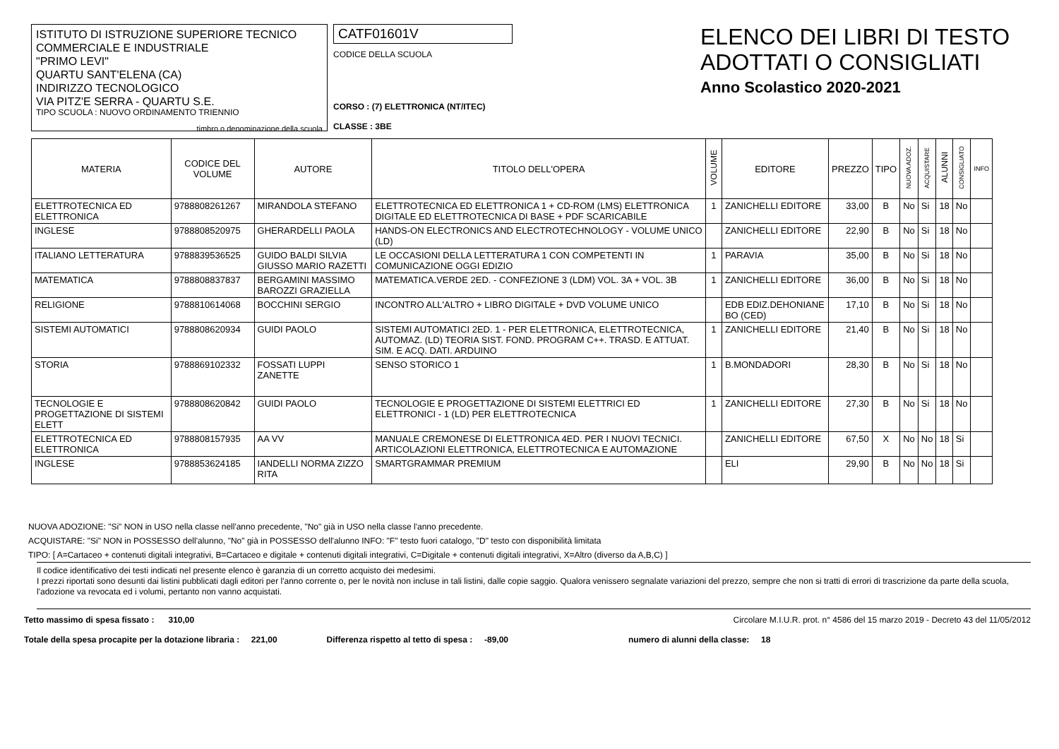ISTITUTO DI ISTRUZIONE SUPERIORE TECNICO
COMMERCIALE E INDUSTRIALE
"PRIMO LEVI"
QUARTU SANT'ELENA (CA)
INDIRIZZO TECNOLOGICO
VIA PITZ'E SERRA - QUARTU S.E.
TIPO SCUOLA : NUOVO ORDINAMENTO TRIENNIO
timbro o denominazione della scuola
CATF01601V
CODICE DELLA SCUOLA
CORSO : (7) ELETTRONICA (NT/ITEC)
CLASSE : 3BE
ELENCO DEI LIBRI DI TESTO
ADOTTATI O CONSIGLIATI
Anno Scolastico 2020-2021
| MATERIA | CODICE DEL VOLUME | AUTORE | TITOLO DELL'OPERA | VOLUME | EDITORE | PREZZO | TIPO | NUOVA ADOZ. | ACQUISTARE | ALUNNI | CONSIGLIATO | INFO |
| --- | --- | --- | --- | --- | --- | --- | --- | --- | --- | --- | --- | --- |
| ELETTROTECNICA ED ELETTRONICA | 9788808261267 | MIRANDOLA STEFANO | ELETTROTECNICA ED ELETTRONICA 1 + CD-ROM (LMS) ELETTRONICA DIGITALE ED ELETTROTECNICA DI BASE + PDF SCARICABILE | 1 | ZANICHELLI EDITORE | 33,00 | B | No | Si | 18 | No | |
| INGLESE | 9788808520975 | GHERARDELLI PAOLA | HANDS-ON ELECTRONICS AND ELECTROTECHNOLOGY - VOLUME UNICO (LD) | | ZANICHELLI EDITORE | 22,90 | B | No | Si | 18 | No | |
| ITALIANO LETTERATURA | 9788839536525 | GUIDO BALDI SILVIA GIUSSO MARIO RAZETTI | LE OCCASIONI DELLA LETTERATURA 1 CON COMPETENTI IN COMUNICAZIONE OGGI EDIZIO | 1 | PARAVIA | 35,00 | B | No | Si | 18 | No | |
| MATEMATICA | 9788808837837 | BERGAMINI MASSIMO BAROZZI GRAZIELLA | MATEMATICA.VERDE 2ED. - CONFEZIONE 3 (LDM) VOL. 3A + VOL. 3B | 1 | ZANICHELLI EDITORE | 36,00 | B | No | Si | 18 | No | |
| RELIGIONE | 9788810614068 | BOCCHINI SERGIO | INCONTRO ALL'ALTRO + LIBRO DIGITALE + DVD VOLUME UNICO | | EDB EDIZ.DEHONIANE BO (CED) | 17,10 | B | No | Si | 18 | No | |
| SISTEMI AUTOMATICI | 9788808620934 | GUIDI PAOLO | SISTEMI AUTOMATICI 2ED. 1 - PER ELETTRONICA, ELETTROTECNICA, AUTOMAZ. (LD) TEORIA SIST. FOND. PROGRAM C++. TRASD. E ATTUAT. SIM. E ACQ. DATI. ARDUINO | 1 | ZANICHELLI EDITORE | 21,40 | B | No | Si | 18 | No | |
| STORIA | 9788869102332 | FOSSATI LUPPI ZANETTE | SENSO STORICO 1 | 1 | B.MONDADORI | 28,30 | B | No | Si | 18 | No | |
| TECNOLOGIE E PROGETTAZIONE DI SISTEMI ELETT | 9788808620842 | GUIDI PAOLO | TECNOLOGIE E PROGETTAZIONE DI SISTEMI ELETTRICI ED ELETTRONICI - 1 (LD) PER ELETTROTECNICA | 1 | ZANICHELLI EDITORE | 27,30 | B | No | Si | 18 | No | |
| ELETTROTECNICA ED ELETTRONICA | 9788808157935 | AA VV | MANUALE CREMONESE DI ELETTRONICA 4ED. PER I NUOVI TECNICI. ARTICOLAZIONI ELETTRONICA, ELETTROTECNICA E AUTOMAZIONE | | ZANICHELLI EDITORE | 67,50 | X | No | No | 18 | Si | |
| INGLESE | 9788853624185 | IANDELLI NORMA ZIZZO RITA | SMARTGRAMMAR PREMIUM | | ELI | 29,90 | B | No | No | 18 | Si | |
NUOVA ADOZIONE: "Si" NON in USO nella classe nell'anno precedente, "No" già in USO nella classe l'anno precedente.
ACQUISTARE: "Si" NON in POSSESSO dell'alunno, "No" già in POSSESSO dell'alunno INFO: "F" testo fuori catalogo, "D" testo con disponibilità limitata
TIPO: [ A=Cartaceo + contenuti digitali integrativi, B=Cartaceo e digitale + contenuti digitali integrativi, C=Digitale + contenuti digitali integrativi, X=Altro (diverso da A,B,C) ]
Il codice identificativo dei testi indicati nel presente elenco è garanzia di un corretto acquisto dei medesimi.
I prezzi riportati sono desunti dai listini pubblicati dagli editori per l'anno corrente o, per le novità non incluse in tali listini, dalle copie saggio. Qualora venissero segnalate variazioni del prezzo, sempre che non si tratti di errori di trascrizione da parte della scuola, l'adozione va revocata ed i volumi, pertanto non vanno acquistati.
Tetto massimo di spesa fissato : 310,00 Circolare M.I.U.R. prot. n° 4586 del 15 marzo 2019 - Decreto 43 del 11/05/2012
Totale della spesa procapite per la dotazione libraria : 221,00 Differenza rispetto al tetto di spesa : -89,00 numero di alunni della classe: 18